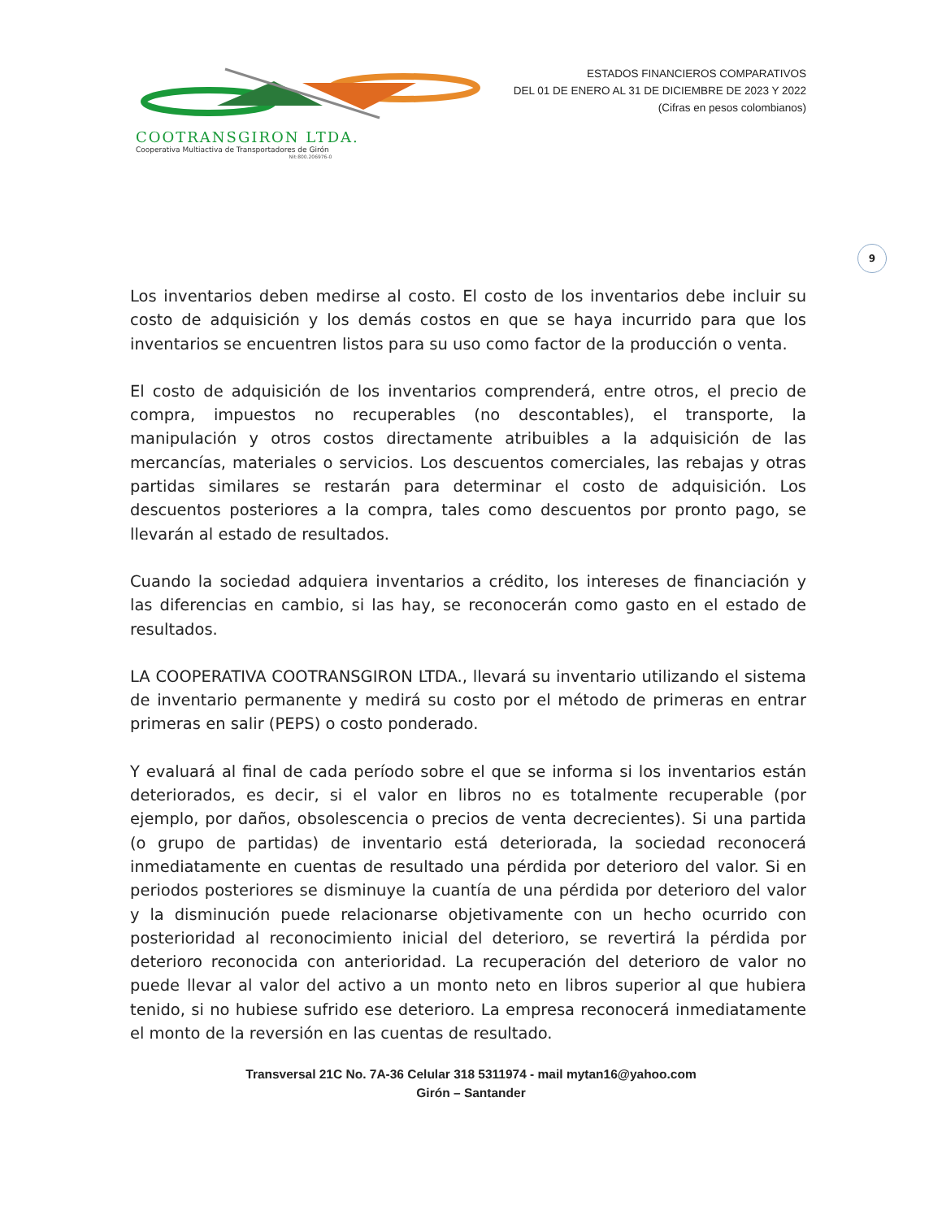COOTRANSGIRON LTDA.
Cooperativa Multiactiva de Transportadores de Girón
Nit:800.206976-0
ESTADOS FINANCIEROS COMPARATIVOS
DEL 01 DE ENERO AL 31 DE DICIEMBRE DE 2023 Y 2022
(Cifras en pesos colombianos)
9
Los inventarios deben medirse al costo. El costo de los inventarios debe incluir su costo de adquisición y los demás costos en que se haya incurrido para que los inventarios se encuentren listos para su uso como factor de la producción o venta.
El costo de adquisición de los inventarios comprenderá, entre otros, el precio de compra, impuestos no recuperables (no descontables), el transporte, la manipulación y otros costos directamente atribuibles a la adquisición de las mercancías, materiales o servicios. Los descuentos comerciales, las rebajas y otras partidas similares se restarán para determinar el costo de adquisición. Los descuentos posteriores a la compra, tales como descuentos por pronto pago, se llevarán al estado de resultados.
Cuando la sociedad adquiera inventarios a crédito, los intereses de financiación y las diferencias en cambio, si las hay, se reconocerán como gasto en el estado de resultados.
LA COOPERATIVA COOTRANSGIRON LTDA., llevará su inventario utilizando el sistema de inventario permanente y medirá su costo por el método de primeras en entrar primeras en salir (PEPS) o costo ponderado.
Y evaluará al final de cada período sobre el que se informa si los inventarios están deteriorados, es decir, si el valor en libros no es totalmente recuperable (por ejemplo, por daños, obsolescencia o precios de venta decrecientes). Si una partida (o grupo de partidas) de inventario está deteriorada, la sociedad reconocerá inmediatamente en cuentas de resultado una pérdida por deterioro del valor. Si en periodos posteriores se disminuye la cuantía de una pérdida por deterioro del valor y la disminución puede relacionarse objetivamente con un hecho ocurrido con posterioridad al reconocimiento inicial del deterioro, se revertirá la pérdida por deterioro reconocida con anterioridad. La recuperación del deterioro de valor no puede llevar al valor del activo a un monto neto en libros superior al que hubiera tenido, si no hubiese sufrido ese deterioro. La empresa reconocerá inmediatamente el monto de la reversión en las cuentas de resultado.
Transversal 21C No. 7A-36 Celular 318 5311974 - mail mytan16@yahoo.com
Girón – Santander